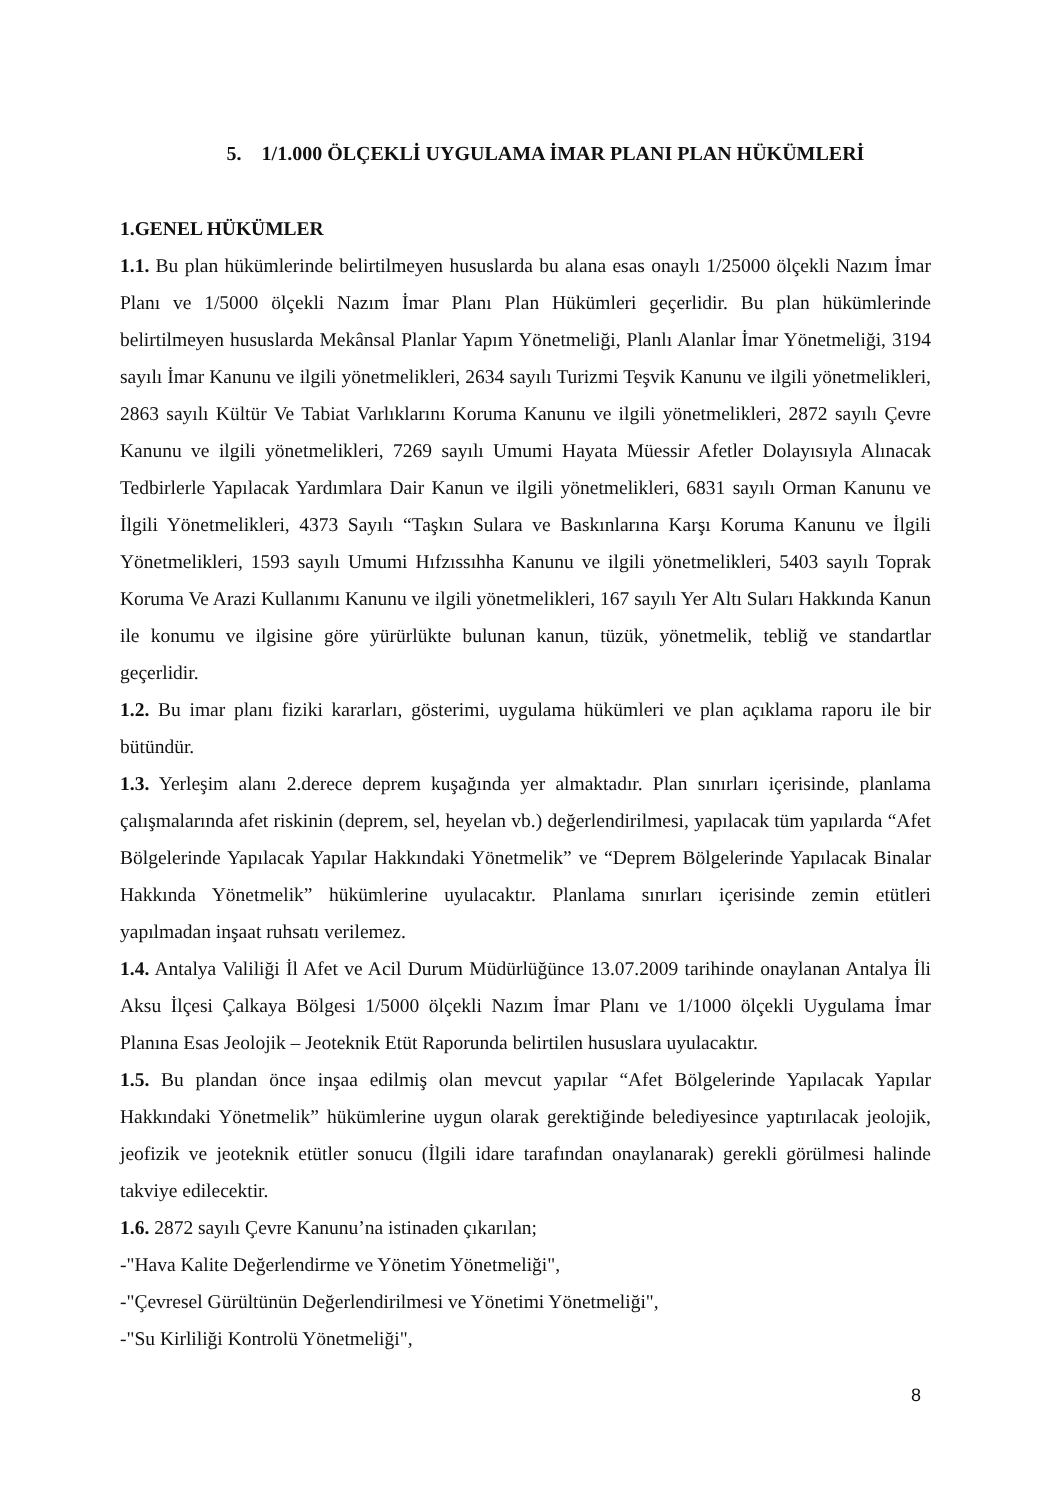5. 1/1.000 ÖLÇEKLİ UYGULAMA İMAR PLANI PLAN HÜKÜMLERİ
1.GENEL HÜKÜMLER
1.1. Bu plan hükümlerinde belirtilmeyen hususlarda bu alana esas onaylı 1/25000 ölçekli Nazım İmar Planı ve 1/5000 ölçekli Nazım İmar Planı Plan Hükümleri geçerlidir. Bu plan hükümlerinde belirtilmeyen hususlarda Mekânsal Planlar Yapım Yönetmeliği, Planlı Alanlar İmar Yönetmeliği, 3194 sayılı İmar Kanunu ve ilgili yönetmelikleri, 2634 sayılı Turizmi Teşvik Kanunu ve ilgili yönetmelikleri, 2863 sayılı Kültür Ve Tabiat Varlıklarını Koruma Kanunu ve ilgili yönetmelikleri, 2872 sayılı Çevre Kanunu ve ilgili yönetmelikleri, 7269 sayılı Umumi Hayata Müessir Afetler Dolayısıyla Alınacak Tedbirlerle Yapılacak Yardımlara Dair Kanun ve ilgili yönetmelikleri, 6831 sayılı Orman Kanunu ve İlgili Yönetmelikleri, 4373 Sayılı “Taşkın Sulara ve Baskınlarına Karşı Koruma Kanunu ve İlgili Yönetmelikleri, 1593 sayılı Umumi Hıfzıssıhha Kanunu ve ilgili yönetmelikleri, 5403 sayılı Toprak Koruma Ve Arazi Kullanımı Kanunu ve ilgili yönetmelikleri, 167 sayılı Yer Altı Suları Hakkında Kanun ile konumu ve ilgisine göre yürürlükte bulunan kanun, tüzük, yönetmelik, tebliğ ve standartlar geçerlidir.
1.2. Bu imar planı fiziki kararları, gösterimi, uygulama hükümleri ve plan açıklama raporu ile bir bütündür.
1.3. Yerleşim alanı 2.derece deprem kuşağında yer almaktadır. Plan sınırları içerisinde, planlama çalışmalarında afet riskinin (deprem, sel, heyelan vb.) değerlendirilmesi, yapılacak tüm yapılarda “Afet Bölgelerinde Yapılacak Yapılar Hakkındaki Yönetmelik” ve “Deprem Bölgelerinde Yapılacak Binalar Hakkında Yönetmelik” hükümlerine uyulacaktır. Planlama sınırları içerisinde zemin etütleri yapılmadan inşaat ruhsatı verilemez.
1.4. Antalya Valiliği İl Afet ve Acil Durum Müdürlüğünce 13.07.2009 tarihinde onaylanan Antalya İli Aksu İlçesi Çalkaya Bölgesi 1/5000 ölçekli Nazım İmar Planı ve 1/1000 ölçekli Uygulama İmar Planına Esas Jeolojik – Jeoteknik Etüt Raporunda belirtilen hususlara uyulacaktır.
1.5. Bu plandan önce inşaa edilmiş olan mevcut yapılar “Afet Bölgelerinde Yapılacak Yapılar Hakkındaki Yönetmelik” hükümlerine uygun olarak gerektiğinde belediyesince yaptırılacak jeolojik, jeofizik ve jeoteknik etütler sonucu (İlgili idare tarafından onaylanarak) gerekli görülmesi halinde takviye edilecektir.
1.6. 2872 sayılı Çevre Kanunu’na istinaden çıkarılan;
-"Hava Kalite Değerlendirme ve Yönetim Yönetmeliği",
-"Çevresel Gürültünün Değerlendirilmesi ve Yönetimi Yönetmeliği",
-"Su Kirliliği Kontrolü Yönetmeliği",
8